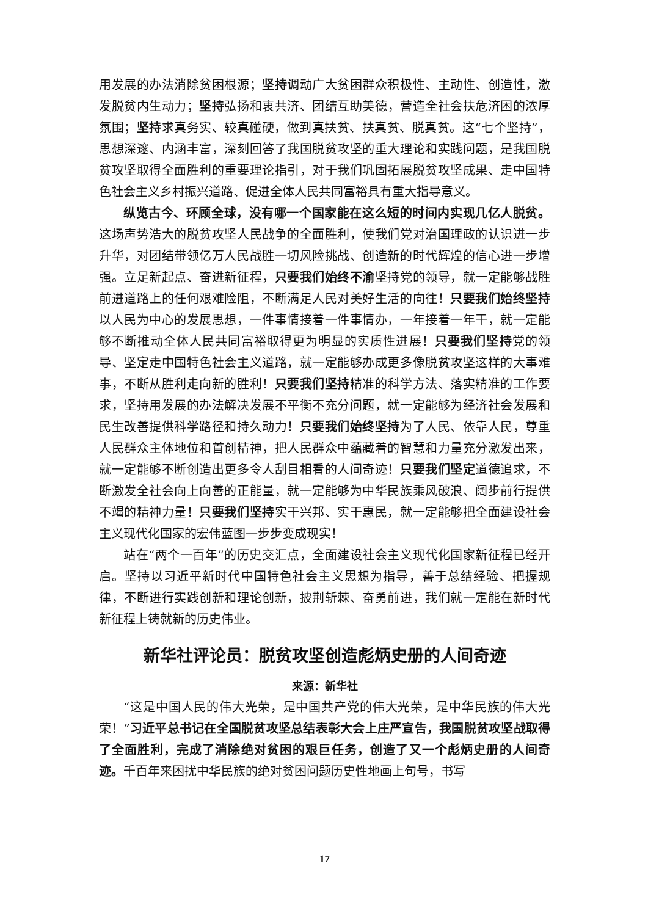用发展的办法消除贫困根源；坚持调动广大贫困群众积极性、主动性、创造性，激发脱贫内生动力；坚持弘扬和衷共济、团结互助美德，营造全社会扶危济困的浓厚氛围；坚持求真务实、较真碰硬，做到真扶贫、扶真贫、脱真贫。这“七个坚持”，思想深邃、内涵丰富，深刻回答了我国脱贫攻坚的重大理论和实践问题，是我国脱贫攻坚取得全面胜利的重要理论指引，对于我们巩固拓展脱贫攻坚成果、走中国特色社会主义乡村振兴道路、促进全体人民共同富裕具有重大指导意义。
纵览古今、环顾全球，没有哪一个国家能在这么短的时间内实现几亿人脱贫。这场声势浩大的脱贫攻坚人民战争的全面胜利，使我们党对治国理政的认识进一步升华，对团结带领亿万人民战胜一切风险挑战、创造新的时代辉煌的信心进一步增强。立足新起点、奋进新征程，只要我们始终不渝坚持党的领导，就一定能够战胜前进道路上的任何艰难险阻，不断满足人民对美好生活的向往！只要我们始终坚持以人民为中心的发展思想，一件事情接着一件事情办，一年接着一年干，就一定能够不断推动全体人民共同富裕取得更为明显的实质性进展！只要我们坚持党的领导、坚定走中国特色社会主义道路，就一定能够办成更多像脱贫攻坚这样的大事难事，不断从胜利走向新的胜利！只要我们坚持精准的科学方法、落实精准的工作要求，坚持用发展的办法解决发展不平衡不充分问题，就一定能够为经济社会发展和民生改善提供科学路径和持久动力！只要我们始终坚持为了人民、依靠人民，尊重人民群众主体地位和首创精神，把人民群众中蕴藏着的智慧和力量充分激发出来，就一定能够不断创造出更多令人刮目相看的人间奇迹！只要我们坚定道德追求，不断激发全社会向上向善的正能量，就一定能够为中华民族乘风破浪、阔步前行提供不竭的精神力量！只要我们坚持实干兴邦、实干惠民，就一定能够把全面建设社会主义现代化国家的宏伟蓝图一步步变成现实！
站在“两个一百年”的历史交汇点，全面建设社会主义现代化国家新征程已经开启。坚持以习近平新时代中国特色社会主义思想为指导，善于总结经验、把握规律，不断进行实践创新和理论创新，披荆斩棘、奋勇前进，我们就一定能在新时代新征程上铸就新的历史伟业。
新华社评论员：脱贫攻坚创造彪炳史册的人间奇迹
来源：新华社
“这是中国人民的伟大光荣，是中国共产党的伟大光荣，是中华民族的伟大光荣！”习近平总书记在全国脱贫攻坚总结表彰大会上庄严宣告，我国脱贫攻坚战取得了全面胜利，完成了消除绝对贫困的艰巨任务，创造了又一个彪炳史册的人间奇迹。千百年来困扰中华民族的绝对贫困问题历史性地画上句号，书写
17